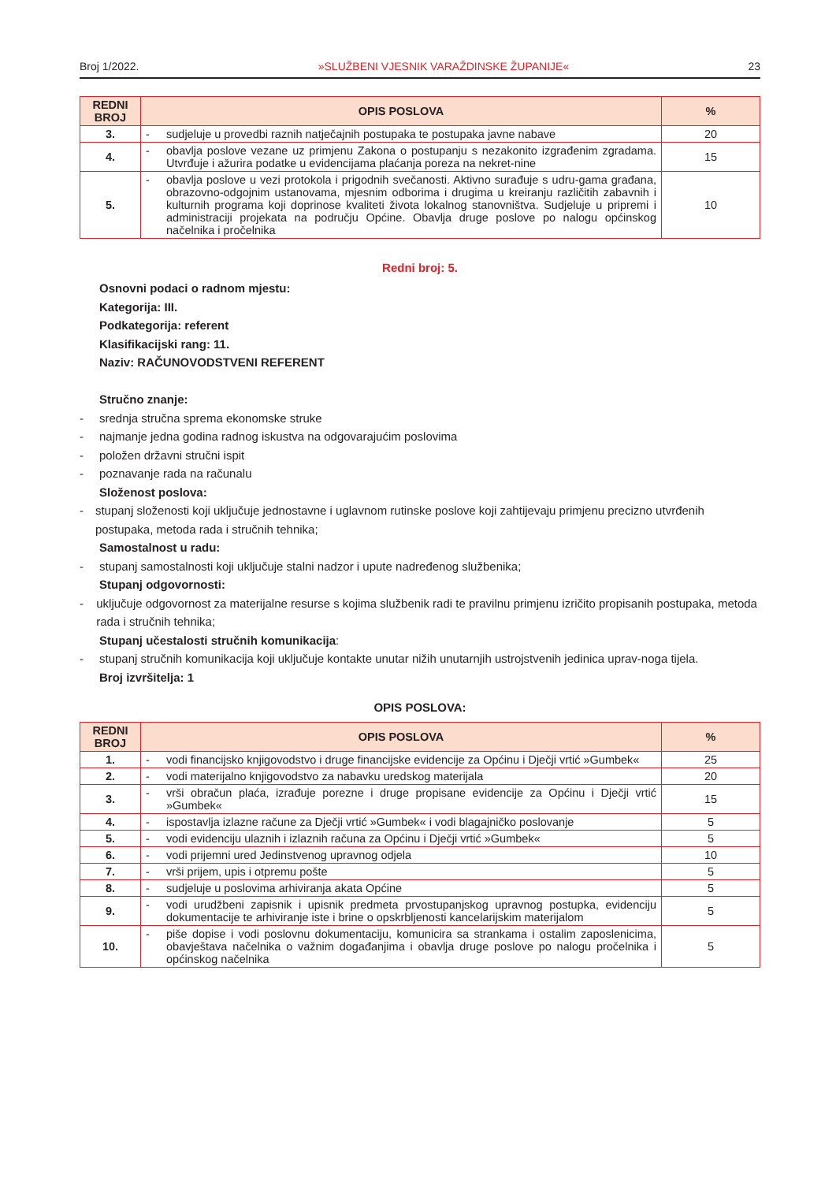Broj 1/2022. »SLUŽBENI VJESNIK VARAŽDINSKE ŽUPANIJE« 23
| REDNI BROJ | OPIS POSLOVA | | % |
| --- | --- | --- | --- |
| 3. | - | sudjeluje u provedbi raznih natječajnih postupaka te postupaka javne nabave | 20 |
| 4. | - | obavlja poslove vezane uz primjenu Zakona o postupanju s nezakonito izgrađenim zgradama. Utvrđuje i ažurira podatke u evidencijama plaćanja poreza na nekret-nine | 15 |
| 5. | - | obavlja poslove u vezi protokola i prigodnih svečanosti. Aktivno surađuje s udru-gama građana, obrazovno-odgojnim ustanovama, mjesnim odborima i drugima u kreiranju različitih zabavnih i kulturnih programa koji doprinose kvaliteti života lokalnog stanovništva. Sudjeluje u pripremi i administraciji projekata na području Općine. Obavlja druge poslove po nalogu općinskog načelnika i pročelnika | 10 |
Redni broj: 5.
Osnovni podaci o radnom mjestu:
Kategorija: III.
Podkategorija: referent
Klasifikacijski rang: 11.
Naziv: RAČUNOVODSTVENI REFERENT
Stručno znanje:
- srednja stručna sprema ekonomske struke
- najmanje jedna godina radnog iskustva na odgovarajućim poslovima
- položen državni stručni ispit
- poznavanje rada na računalu
Složenost poslova:
- stupanj složenosti koji uključuje jednostavne i uglavnom rutinske poslove koji zahtijevaju primjenu precizno utvrđenih postupaka, metoda rada i stručnih tehnika;
Samostalnost u radu:
- stupanj samostalnosti koji uključuje stalni nadzor i upute nadređenog službenika;
Stupanj odgovornosti:
- uključuje odgovornost za materijalne resurse s kojima službenik radi te pravilnu primjenu izričito propisanih postupaka, metoda rada i stručnih tehnika;
Stupanj učestalosti stručnih komunikacija:
- stupanj stručnih komunikacija koji uključuje kontakte unutar nižih unutarnjih ustrojstvenih jedinica uprav-noga tijela.
Broj izvršitelja: 1
OPIS POSLOVA:
| REDNI BROJ | OPIS POSLOVA | | % |
| --- | --- | --- | --- |
| 1. | - | vodi financijsko knjigovodstvo i druge financijske evidencije za Općinu i Dječji vrtić »Gumbek« | 25 |
| 2. | - | vodi materijalno knjigovodstvo za nabavku uredskog materijala | 20 |
| 3. | - | vrši obračun plaća, izrađuje porezne i druge propisane evidencije za Općinu i Dječji vrtić »Gumbek« | 15 |
| 4. | - | ispostavlja izlazne račune za Dječji vrtić »Gumbek« i vodi blagajničko poslovanje | 5 |
| 5. | - | vodi evidenciju ulaznih i izlaznih računa za Općinu i Dječji vrtić »Gumbek« | 5 |
| 6. | - | vodi prijemni ured Jedinstvenog upravnog odjela | 10 |
| 7. | - | vrši prijem, upis i otpremu pošte | 5 |
| 8. | - | sudjeluje u poslovima arhiviranja akata Općine | 5 |
| 9. | - | vodi urudžbeni zapisnik i upisnik predmeta prvostupanjskog upravnog postupka, evidenciju dokumentacije te arhiviranje iste i brine o opskrbljenosti kancelarijskim materijalom | 5 |
| 10. | - | piše dopise i vodi poslovnu dokumentaciju, komunicira sa strankama i ostalim zaposlenicima, obavještava načelnika o važnim događanjima i obavlja druge poslove po nalogu pročelnika i općinskog načelnika | 5 |